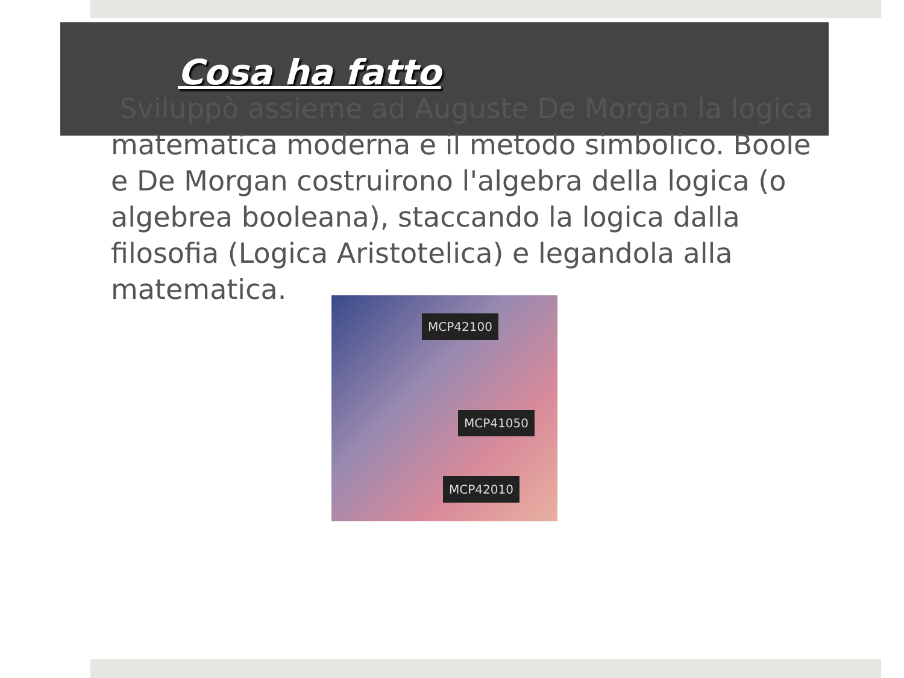Cosa ha fatto
Sviluppò assieme ad Auguste De Morgan la logica matematica moderna e il metodo simbolico. Boole e De Morgan costruirono l'algebra della logica (o algebrea booleana), staccando la logica dalla filosofia (Logica Aristotelica) e legandola alla matematica.
MCP42100
MCP41050
MCP42010